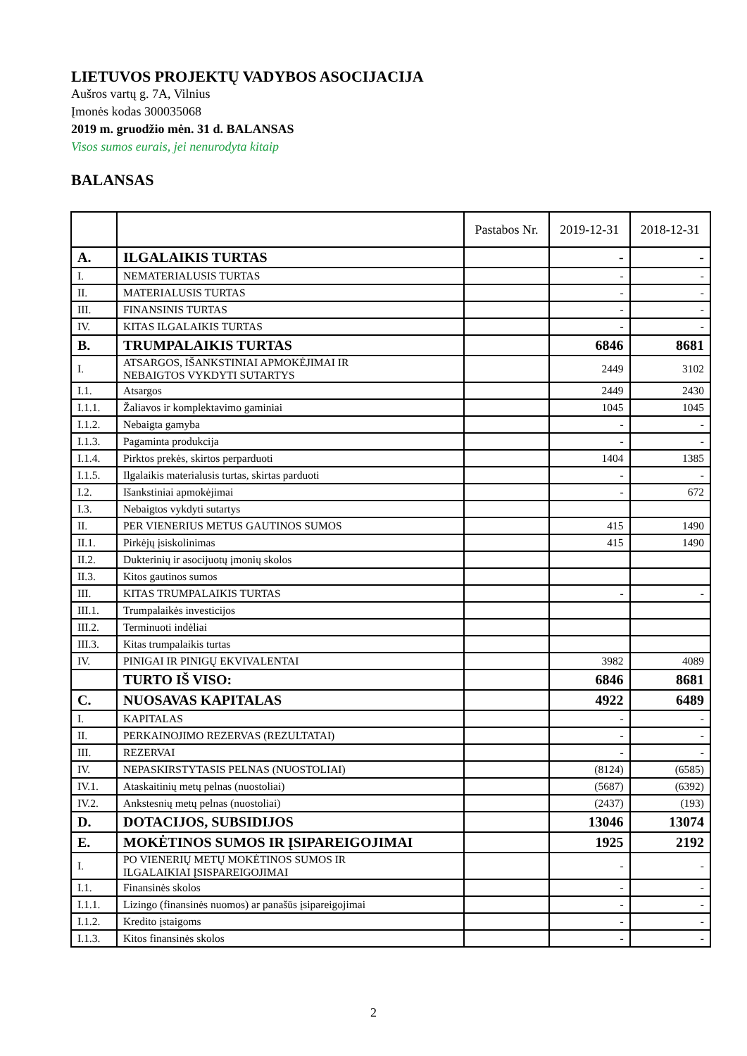LIETUVOS PROJEKTŲ VADYBOS ASOCIJACIJA
Aušros vartų g. 7A, Vilnius
Įmonės kodas 300035068
2019 m. gruodžio mėn. 31 d. BALANSAS
Visos sumos eurais, jei nenurodyta kitaip
BALANSAS
| | | Pastabos Nr. | 2019-12-31 | 2018-12-31 |
| --- | --- | --- | --- | --- |
| A. | ILGALAIKIS TURTAS | | - | - |
| I. | NEMATERIALUSIS TURTAS | | - | - |
| II. | MATERIALUSIS TURTAS | | - | - |
| III. | FINANSINIS TURTAS | | - | - |
| IV. | KITAS ILGALAIKIS TURTAS | | - | - |
| B. | TRUMPALAIKIS TURTAS | | 6846 | 8681 |
| I. | ATSARGOS, IŠANKSTINIAI APMOKĖJIMAI IR NEBAIGTOS VYKDYTI SUTARTYS | | 2449 | 3102 |
| I.1. | Atsargos | | 2449 | 2430 |
| I.1.1. | Žaliavos ir komplektavimo gaminiai | | 1045 | 1045 |
| I.1.2. | Nebaigta gamyba | | - | - |
| I.1.3. | Pagaminta produkcija | | - | - |
| I.1.4. | Pirktos prekės, skirtos perparduoti | | 1404 | 1385 |
| I.1.5. | Ilgalaikis materialusis turtas, skirtas parduoti | | - | - |
| I.2. | Išankstiniai apmokėjimai | | - | 672 |
| I.3. | Nebaigtos vykdyti sutartys | | | |
| II. | PER VIENERIUS METUS GAUTINOS SUMOS | | 415 | 1490 |
| II.1. | Pirkėjų įsiskolinimas | | 415 | 1490 |
| II.2. | Dukterinių ir asocijuotų įmonių skolos | | | |
| II.3. | Kitos gautinos sumos | | | |
| III. | KITAS TRUMPALAIKIS TURTAS | | - | - |
| III.1. | Trumpalaikės investicijos | | | |
| III.2. | Terminuoti indėliai | | | |
| III.3. | Kitas trumpalaikis turtas | | | |
| IV. | PINIGAI IR PINIGŲ EKVIVALENTAI | | 3982 | 4089 |
| | TURTO IŠ VISO: | | 6846 | 8681 |
| C. | NUOSAVAS KAPITALAS | | 4922 | 6489 |
| I. | KAPITALAS | | - | - |
| II. | PERKAINOJIMO REZERVAS (REZULTATAI) | | - | - |
| III. | REZERVAI | | - | - |
| IV. | NEPASKIRSTYTASIS PELNAS (NUOSTOLIAI) | | (8124) | (6585) |
| IV.1. | Ataskaitinių metų pelnas (nuostoliai) | | (5687) | (6392) |
| IV.2. | Ankstesnių metų pelnas (nuostoliai) | | (2437) | (193) |
| D. | DOTACIJOS, SUBSIDIJOS | | 13046 | 13074 |
| E. | MOKĖTINOS SUMOS IR ĮSIPAREIGOJIMAI | | 1925 | 2192 |
| I. | PO VIENERIŲ METŲ MOKĖTINOS SUMOS IR ILGALAIKIAI ĮSISPAREIGOJIMAI | | - | - |
| I.1. | Finansinės skolos | | - | - |
| I.1.1. | Lizingo (finansinės nuomos) ar panašūs įsipareigojimai | | - | - |
| I.1.2. | Kredito įstaigoms | | - | - |
| I.1.3. | Kitos finansinės skolos | | - | - |
2